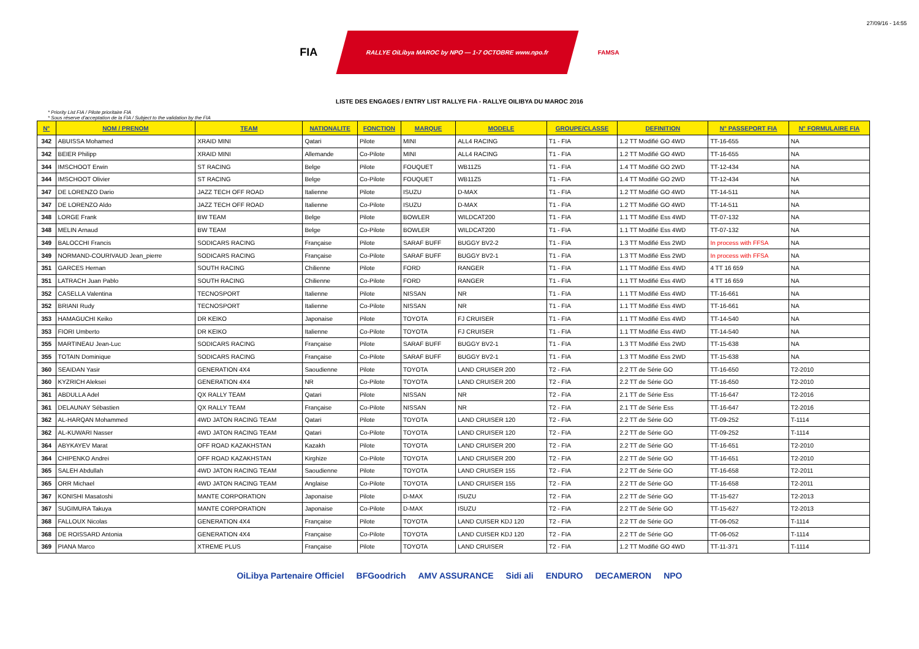27/09/16 - 14:55
FIA
RALLYE OiLibya MAROC by NPO — 1-7 OCTOBRE www.npo.fr
FAMSA
LISTE DES ENGAGES / ENTRY LIST RALLYE FIA - RALLYE OILIBYA DU MAROC 2016
* Priority List FIA / Pilote prioritaire FIA
* Sous réserve d'acceptation de la FIA / Subject to the validation by the FIA
| N° | NOM / PRENOM | TEAM | NATIONALITE | FONCTION | MARQUE | MODELE | GROUPE/CLASSE | DEFINITION | N° PASSEPORT FIA | N° FORMULAIRE FIA |
| --- | --- | --- | --- | --- | --- | --- | --- | --- | --- | --- |
| 342 | ABUISSA Mohamed | XRAID MINI | Qatari | Pilote | MINI | ALL4 RACING | T1 - FIA | 1.2 TT Modifié GO 4WD | TT-16-655 | NA |
| 342 | BEIER Philipp | XRAID MINI | Allemande | Co-Pilote | MINI | ALL4 RACING | T1 - FIA | 1.2 TT Modifié GO 4WD | TT-16-655 | NA |
| 344 | IMSCHOOT Erwin | ST RACING | Belge | Pilote | FOUQUET | WB11Z5 | T1 - FIA | 1.4 TT Modifié GO 2WD | TT-12-434 | NA |
| 344 | IMSCHOOT Olivier | ST RACING | Belge | Co-Pilote | FOUQUET | WB11Z5 | T1 - FIA | 1.4 TT Modifié GO 2WD | TT-12-434 | NA |
| 347 | DE LORENZO Dario | JAZZ TECH OFF ROAD | Italienne | Pilote | ISUZU | D-MAX | T1 - FIA | 1.2 TT Modifié GO 4WD | TT-14-511 | NA |
| 347 | DE LORENZO Aldo | JAZZ TECH OFF ROAD | Italienne | Co-Pilote | ISUZU | D-MAX | T1 - FIA | 1.2 TT Modifié GO 4WD | TT-14-511 | NA |
| 348 | LORGE Frank | BW TEAM | Belge | Pilote | BOWLER | WILDCAT200 | T1 - FIA | 1.1 TT Modifié Ess 4WD | TT-07-132 | NA |
| 348 | MELIN Arnaud | BW TEAM | Belge | Co-Pilote | BOWLER | WILDCAT200 | T1 - FIA | 1.1 TT Modifié Ess 4WD | TT-07-132 | NA |
| 349 | BALOCCHI Francis | SODICARS RACING | Française | Pilote | SARAF BUFF | BUGGY BV2-2 | T1 - FIA | 1.3 TT Modifié Ess 2WD | In process with FFSA | NA |
| 349 | NORMAND-COURIVAUD Jean_pierre | SODICARS RACING | Française | Co-Pilote | SARAF BUFF | BUGGY BV2-1 | T1 - FIA | 1.3 TT Modifié Ess 2WD | In process with FFSA | NA |
| 351 | GARCES Hernan | SOUTH RACING | Chilienne | Pilote | FORD | RANGER | T1 - FIA | 1.1 TT Modifié Ess 4WD | 4 TT 16 659 | NA |
| 351 | LATRACH Juan Pablo | SOUTH RACING | Chilienne | Co-Pilote | FORD | RANGER | T1 - FIA | 1.1 TT Modifié Ess 4WD | 4 TT 16 659 | NA |
| 352 | CASELLA Valentina | TECNOSPORT | Italienne | Pilote | NISSAN | NR | T1 - FIA | 1.1 TT Modifié Ess 4WD | TT-16-661 | NA |
| 352 | BRIANI Rudy | TECNOSPORT | Italienne | Co-Pilote | NISSAN | NR | T1 - FIA | 1.1 TT Modifié Ess 4WD | TT-16-661 | NA |
| 353 | HAMAGUCHI Keiko | DR KEIKO | Japonaise | Pilote | TOYOTA | FJ CRUISER | T1 - FIA | 1.1 TT Modifié Ess 4WD | TT-14-540 | NA |
| 353 | FIORI Umberto | DR KEIKO | Italienne | Co-Pilote | TOYOTA | FJ CRUISER | T1 - FIA | 1.1 TT Modifié Ess 4WD | TT-14-540 | NA |
| 355 | MARTINEAU Jean-Luc | SODICARS RACING | Française | Pilote | SARAF BUFF | BUGGY BV2-1 | T1 - FIA | 1.3 TT Modifié Ess 2WD | TT-15-638 | NA |
| 355 | TOTAIN Dominique | SODICARS RACING | Française | Co-Pilote | SARAF BUFF | BUGGY BV2-1 | T1 - FIA | 1.3 TT Modifié Ess 2WD | TT-15-638 | NA |
| 360 | SEAIDAN Yasir | GENERATION 4X4 | Saoudienne | Pilote | TOYOTA | LAND CRUISER 200 | T2 - FIA | 2.2 TT de Série GO | TT-16-650 | T2-2010 |
| 360 | KYZRICH Aleksei | GENERATION 4X4 | NR | Co-Pilote | TOYOTA | LAND CRUISER 200 | T2 - FIA | 2.2 TT de Série GO | TT-16-650 | T2-2010 |
| 361 | ABDULLA Adel | QX RALLY TEAM | Qatari | Pilote | NISSAN | NR | T2 - FIA | 2.1 TT de Série Ess | TT-16-647 | T2-2016 |
| 361 | DELAUNAY Sébastien | QX RALLY TEAM | Française | Co-Pilote | NISSAN | NR | T2 - FIA | 2.1 TT de Série Ess | TT-16-647 | T2-2016 |
| 362 | AL-HARQAN Mohammed | 4WD JATON RACING TEAM | Qatari | Pilote | TOYOTA | LAND CRUISER 120 | T2 - FIA | 2.2 TT de Série GO | TT-09-252 | T-1114 |
| 362 | AL-KUWARI Nasser | 4WD JATON RACING TEAM | Qatari | Co-Pilote | TOYOTA | LAND CRUISER 120 | T2 - FIA | 2.2 TT de Série GO | TT-09-252 | T-1114 |
| 364 | ABYKAYEV Marat | OFF ROAD KAZAKHSTAN | Kazakh | Pilote | TOYOTA | LAND CRUISER 200 | T2 - FIA | 2.2 TT de Série GO | TT-16-651 | T2-2010 |
| 364 | CHIPENKO Andrei | OFF ROAD KAZAKHSTAN | Kirghize | Co-Pilote | TOYOTA | LAND CRUISER 200 | T2 - FIA | 2.2 TT de Série GO | TT-16-651 | T2-2010 |
| 365 | SALEH Abdullah | 4WD JATON RACING TEAM | Saoudienne | Pilote | TOYOTA | LAND CRUISER 155 | T2 - FIA | 2.2 TT de Série GO | TT-16-658 | T2-2011 |
| 365 | ORR Michael | 4WD JATON RACING TEAM | Anglaise | Co-Pilote | TOYOTA | LAND CRUISER 155 | T2 - FIA | 2.2 TT de Série GO | TT-16-658 | T2-2011 |
| 367 | KONISHI Masatoshi | MANTE CORPORATION | Japonaise | Pilote | D-MAX | ISUZU | T2 - FIA | 2.2 TT de Série GO | TT-15-627 | T2-2013 |
| 367 | SUGIMURA Takuya | MANTE CORPORATION | Japonaise | Co-Pilote | D-MAX | ISUZU | T2 - FIA | 2.2 TT de Série GO | TT-15-627 | T2-2013 |
| 368 | FALLOUX Nicolas | GENERATION 4X4 | Française | Pilote | TOYOTA | LAND CUISER KDJ 120 | T2 - FIA | 2.2 TT de Série GO | TT-06-052 | T-1114 |
| 368 | DE ROISSARD Antonia | GENERATION 4X4 | Française | Co-Pilote | TOYOTA | LAND CUISER KDJ 120 | T2 - FIA | 2.2 TT de Série GO | TT-06-052 | T-1114 |
| 369 | PIANA Marco | XTREME PLUS | Française | Pilote | TOYOTA | LAND CRUISER | T2 - FIA | 1.2 TT Modifié GO 4WD | TT-11-371 | T-1114 |
OiLibya Partenaire Officiel BFGoodrich AMV ASSURANCE Sidi ali ENDURO DECAMERON NPO